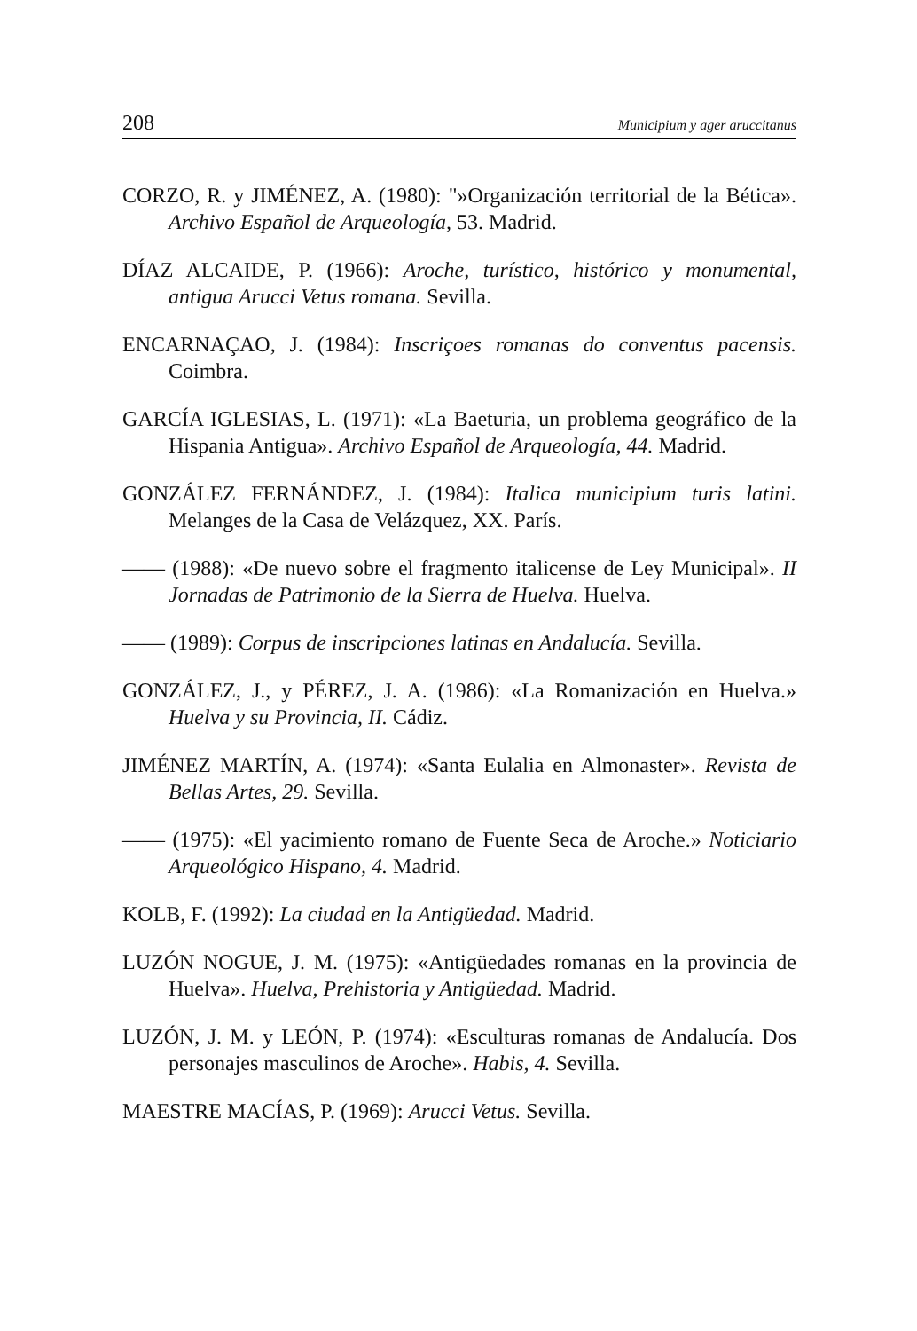208 Municipium y ager aruccitanus
CORZO, R. y JIMÉNEZ, A. (1980): "»Organización territorial de la Bética». Archivo Español de Arqueología, 53. Madrid.
DÍAZ ALCAIDE, P. (1966): Aroche, turístico, histórico y monumental, antigua Arucci Vetus romana. Sevilla.
ENCARNAÇAO, J. (1984): Inscriçoes romanas do conventus pacensis. Coimbra.
GARCÍA IGLESIAS, L. (1971): «La Baeturia, un problema geográfico de la Hispania Antigua». Archivo Español de Arqueología, 44. Madrid.
GONZÁLEZ FERNÁNDEZ, J. (1984): Italica municipium turis latini. Melanges de la Casa de Velázquez, XX. París.
—— (1988): «De nuevo sobre el fragmento italicense de Ley Municipal». II Jornadas de Patrimonio de la Sierra de Huelva. Huelva.
—— (1989): Corpus de inscripciones latinas en Andalucía. Sevilla.
GONZÁLEZ, J., y PÉREZ, J. A. (1986): «La Romanización en Huelva.» Huelva y su Provincia, II. Cádiz.
JIMÉNEZ MARTÍN, A. (1974): «Santa Eulalia en Almonaster». Revista de Bellas Artes, 29. Sevilla.
—— (1975): «El yacimiento romano de Fuente Seca de Aroche.» Noticiario Arqueológico Hispano, 4. Madrid.
KOLB, F. (1992): La ciudad en la Antigüedad. Madrid.
LUZÓN NOGUE, J. M. (1975): «Antigüedades romanas en la provincia de Huelva». Huelva, Prehistoria y Antigüedad. Madrid.
LUZÓN, J. M. y LEÓN, P. (1974): «Esculturas romanas de Andalucía. Dos personajes masculinos de Aroche». Habis, 4. Sevilla.
MAESTRE MACÍAS, P. (1969): Arucci Vetus. Sevilla.